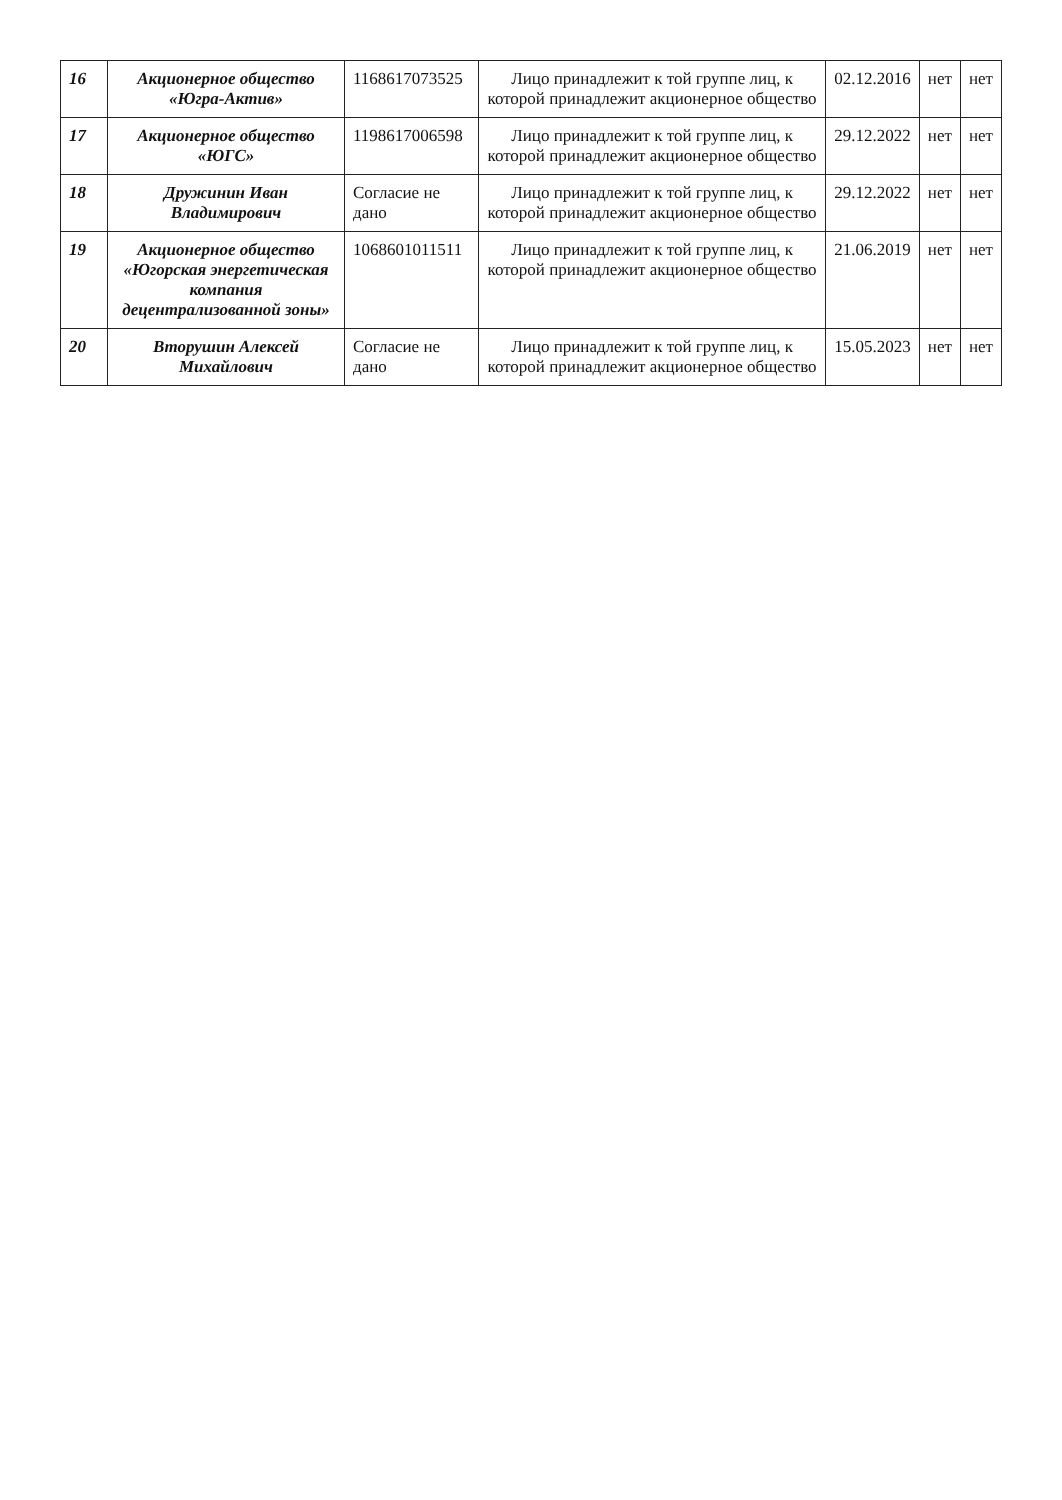| 16 | Акционерное общество «Югра-Актив» | 1168617073525 | Лицо принадлежит к той группе лиц, к которой принадлежит акционерное общество | 02.12.2016 | нет | нет |
| 17 | Акционерное общество «ЮГС» | 1198617006598 | Лицо принадлежит к той группе лиц, к которой принадлежит акционерное общество | 29.12.2022 | нет | нет |
| 18 | Дружинин Иван Владимирович | Согласие не дано | Лицо принадлежит к той группе лиц, к которой принадлежит акционерное общество | 29.12.2022 | нет | нет |
| 19 | Акционерное общество «Югорская энергетическая компания децентрализованной зоны» | 1068601011511 | Лицо принадлежит к той группе лиц, к которой принадлежит акционерное общество | 21.06.2019 | нет | нет |
| 20 | Вторушин Алексей Михайлович | Согласие не дано | Лицо принадлежит к той группе лиц, к которой принадлежит акционерное общество | 15.05.2023 | нет | нет |